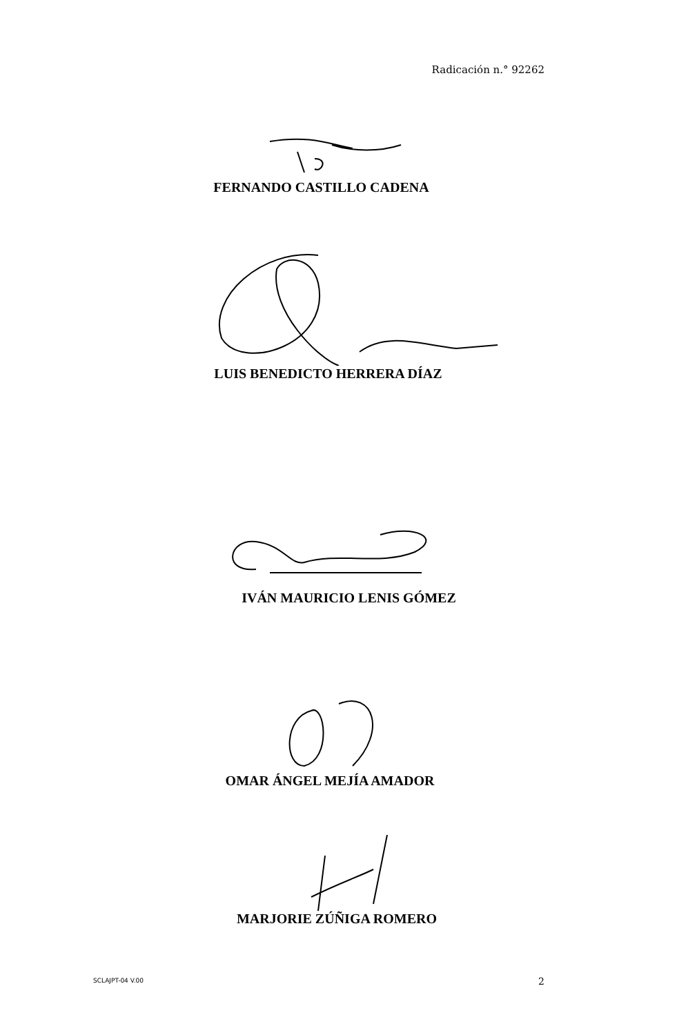Radicación n.° 92262
FERNANDO CASTILLO CADENA
LUIS BENEDICTO HERRERA DÍAZ
IVÁN MAURICIO LENIS GÓMEZ
OMAR ÁNGEL MEJÍA AMADOR
MARJORIE ZÚÑIGA ROMERO
SCLAJPT-04 V.00 2